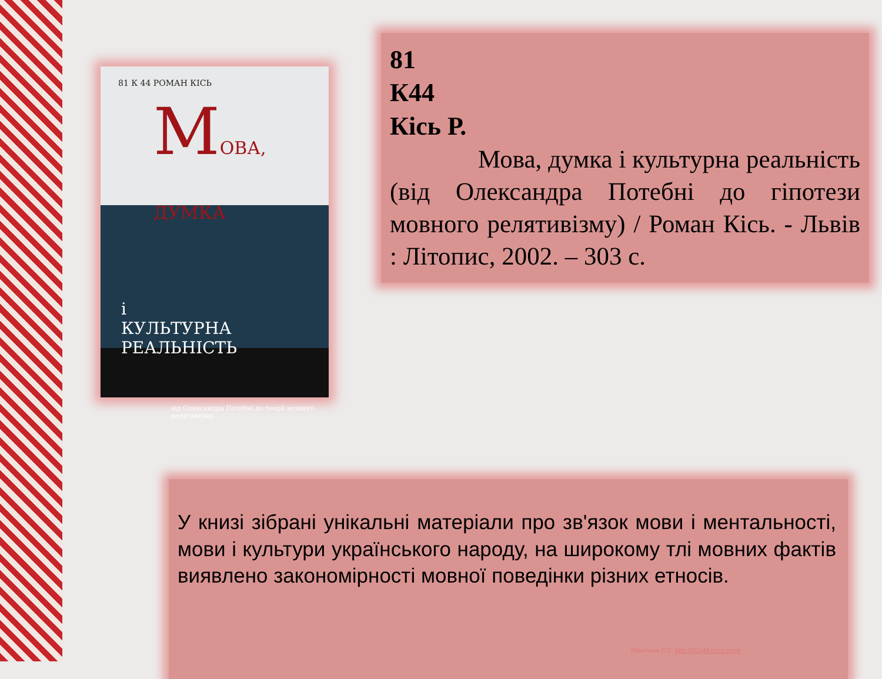81 К 44 РОМАН КІСЬ
МОВА,
ДУМКА
і
КУЛЬТУРНА РЕАЛЬНІСТЬ
від Олександра Потебні до теорії мовного релятивізму
81
К44
Кісь Р.
Мова, думка і культурна реальність (від Олександра Потебні до гіпотези мовного релятивізму) / Роман Кісь. - Львів : Літопис, 2002. – 303 с.
У книзі зібрані унікальні матеріали про зв'язок мови і ментальності, мови і культури українського народу, на широкому тлі мовних фактів виявлено закономірності мовної поведінки різних етносів.
Левитина Л.С. http://00149.ucoz.com/